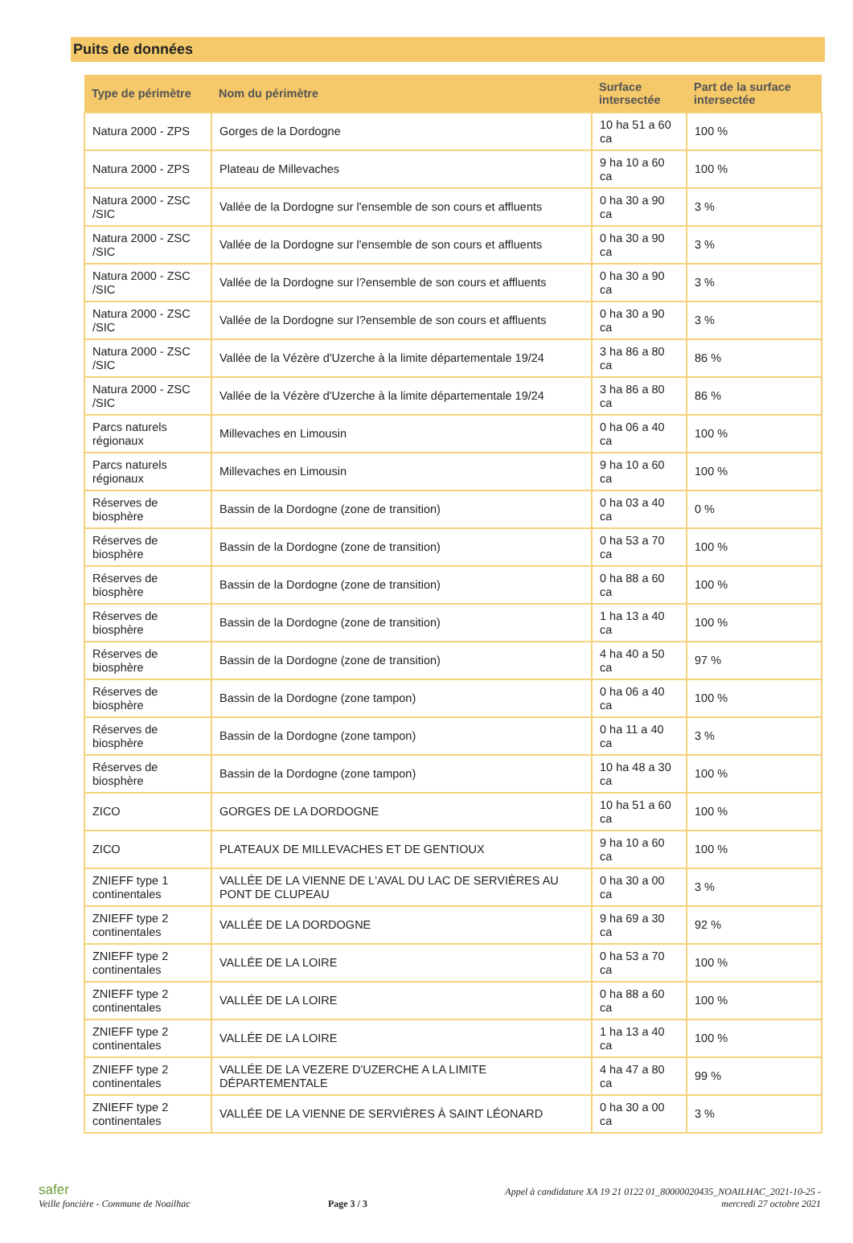Puits de données
| Type de périmètre | Nom du périmètre | Surface intersectée | Part de la surface intersectée |
| --- | --- | --- | --- |
| Natura 2000 - ZPS | Gorges de la Dordogne | 10 ha 51 a 60 ca | 100 % |
| Natura 2000 - ZPS | Plateau de Millevaches | 9 ha 10 a 60 ca | 100 % |
| Natura 2000 - ZSC /SIC | Vallée de la Dordogne sur l'ensemble de son cours et affluents | 0 ha 30 a 90 ca | 3 % |
| Natura 2000 - ZSC /SIC | Vallée de la Dordogne sur l'ensemble de son cours et affluents | 0 ha 30 a 90 ca | 3 % |
| Natura 2000 - ZSC /SIC | Vallée de la Dordogne sur l?ensemble de son cours et affluents | 0 ha 30 a 90 ca | 3 % |
| Natura 2000 - ZSC /SIC | Vallée de la Dordogne sur l?ensemble de son cours et affluents | 0 ha 30 a 90 ca | 3 % |
| Natura 2000 - ZSC /SIC | Vallée de la Vézère d'Uzerche à la limite départementale 19/24 | 3 ha 86 a 80 ca | 86 % |
| Natura 2000 - ZSC /SIC | Vallée de la Vézère d'Uzerche à la limite départementale 19/24 | 3 ha 86 a 80 ca | 86 % |
| Parcs naturels régionaux | Millevaches en Limousin | 0 ha 06 a 40 ca | 100 % |
| Parcs naturels régionaux | Millevaches en Limousin | 9 ha 10 a 60 ca | 100 % |
| Réserves de biosphère | Bassin de la Dordogne (zone de transition) | 0 ha 03 a 40 ca | 0 % |
| Réserves de biosphère | Bassin de la Dordogne (zone de transition) | 0 ha 53 a 70 ca | 100 % |
| Réserves de biosphère | Bassin de la Dordogne (zone de transition) | 0 ha 88 a 60 ca | 100 % |
| Réserves de biosphère | Bassin de la Dordogne (zone de transition) | 1 ha 13 a 40 ca | 100 % |
| Réserves de biosphère | Bassin de la Dordogne (zone de transition) | 4 ha 40 a 50 ca | 97 % |
| Réserves de biosphère | Bassin de la Dordogne (zone tampon) | 0 ha 06 a 40 ca | 100 % |
| Réserves de biosphère | Bassin de la Dordogne (zone tampon) | 0 ha 11 a 40 ca | 3 % |
| Réserves de biosphère | Bassin de la Dordogne (zone tampon) | 10 ha 48 a 30 ca | 100 % |
| ZICO | GORGES DE LA DORDOGNE | 10 ha 51 a 60 ca | 100 % |
| ZICO | PLATEAUX DE MILLEVACHES ET DE GENTIOUX | 9 ha 10 a 60 ca | 100 % |
| ZNIEFF type 1 continentales | VALLÉE DE LA VIENNE DE L'AVAL DU LAC DE SERVIÈRES AU PONT DE CLUPEAU | 0 ha 30 a 00 ca | 3 % |
| ZNIEFF type 2 continentales | VALLÉE DE LA DORDOGNE | 9 ha 69 a 30 ca | 92 % |
| ZNIEFF type 2 continentales | VALLÉE DE LA LOIRE | 0 ha 53 a 70 ca | 100 % |
| ZNIEFF type 2 continentales | VALLÉE DE LA LOIRE | 0 ha 88 a 60 ca | 100 % |
| ZNIEFF type 2 continentales | VALLÉE DE LA LOIRE | 1 ha 13 a 40 ca | 100 % |
| ZNIEFF type 2 continentales | VALLÉE DE LA VEZERE D'UZERCHE A LA LIMITE DÉPARTEMENTALE | 4 ha 47 a 80 ca | 99 % |
| ZNIEFF type 2 continentales | VALLÉE DE LA VIENNE DE SERVIÈRES À SAINT LÉONARD | 0 ha 30 a 00 ca | 3 % |
safer
Veille foncière - Commune de Noailhac
Page 3 / 3
Appel à candidature XA 19 21 0122 01_80000020435_NOAILHAC_2021-10-25 -
mercredi 27 octobre 2021